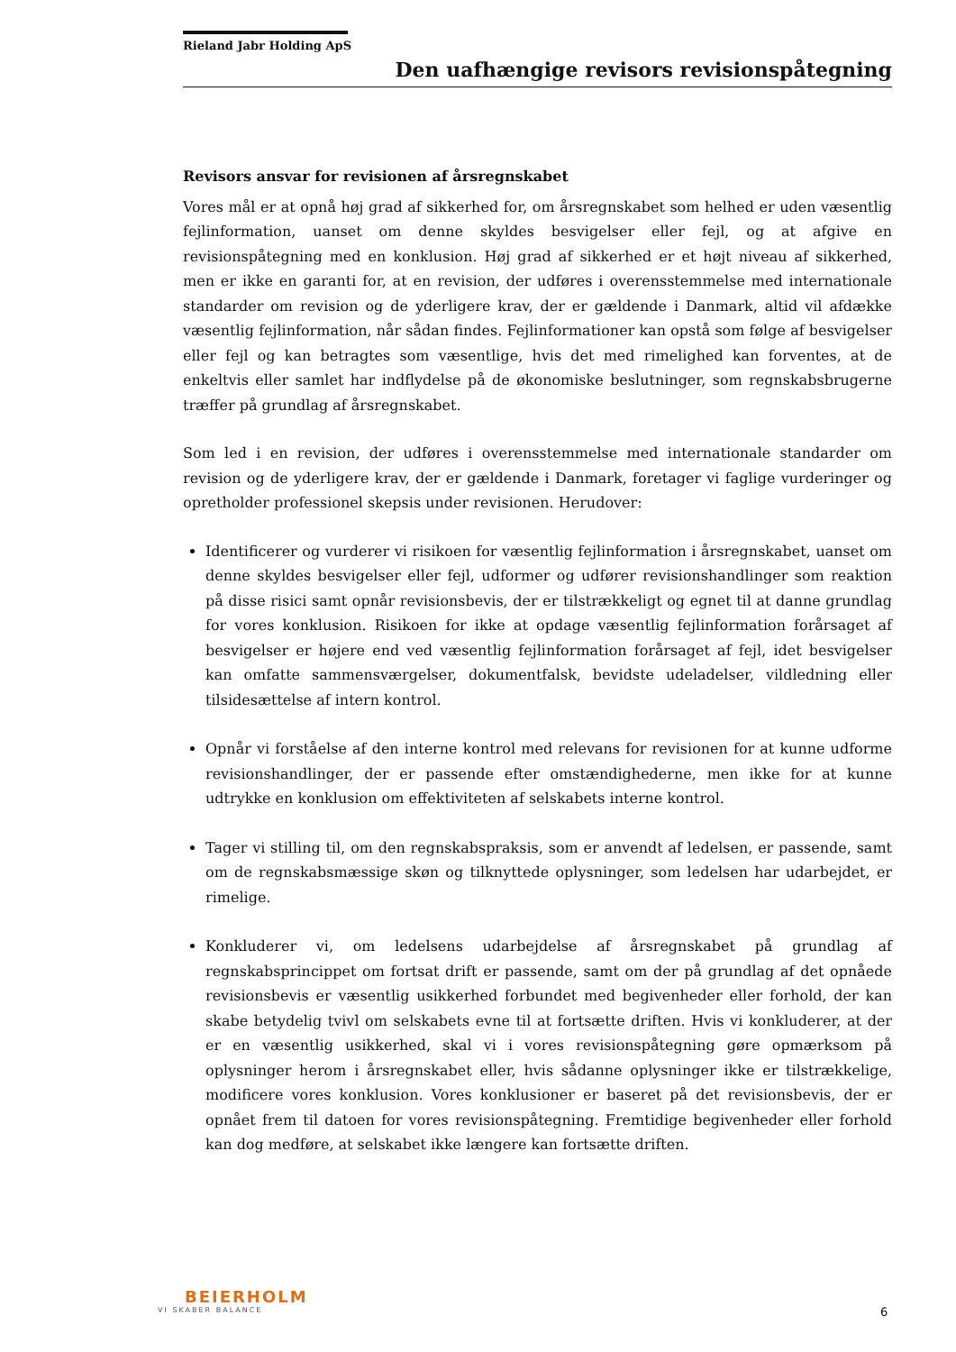Rieland Jabr Holding ApS
Den uafhængige revisors revisionspåtegning
Revisors ansvar for revisionen af årsregnskabet
Vores mål er at opnå høj grad af sikkerhed for, om årsregnskabet som helhed er uden væsentlig fejlinformation, uanset om denne skyldes besvigelser eller fejl, og at afgive en revisionspåtegning med en konklusion. Høj grad af sikkerhed er et højt niveau af sikkerhed, men er ikke en garanti for, at en revision, der udføres i overensstemmelse med internationale standarder om revision og de yderligere krav, der er gældende i Danmark, altid vil afdække væsentlig fejlinformation, når sådan findes. Fejlinformationer kan opstå som følge af besvigelser eller fejl og kan betragtes som væsentlige, hvis det med rimelighed kan forventes, at de enkeltvis eller samlet har indflydelse på de økonomiske beslutninger, som regnskabsbrugerne træffer på grundlag af årsregnskabet.
Som led i en revision, der udføres i overensstemmelse med internationale standarder om revision og de yderligere krav, der er gældende i Danmark, foretager vi faglige vurderinger og opretholder professionel skepsis under revisionen. Herudover:
Identificerer og vurderer vi risikoen for væsentlig fejlinformation i årsregnskabet, uanset om denne skyldes besvigelser eller fejl, udformer og udfører revisionshandlinger som reaktion på disse risici samt opnår revisionsbevis, der er tilstrækkeligt og egnet til at danne grundlag for vores konklusion. Risikoen for ikke at opdage væsentlig fejlinformation forårsaget af besvigelser er højere end ved væsentlig fejlinformation forårsaget af fejl, idet besvigelser kan omfatte sammensværgelser, dokumentfalsk, bevidste udeladelser, vildledning eller tilsidesættelse af intern kontrol.
Opnår vi forståelse af den interne kontrol med relevans for revisionen for at kunne udforme revisionshandlinger, der er passende efter omstændighederne, men ikke for at kunne udtrykke en konklusion om effektiviteten af selskabets interne kontrol.
Tager vi stilling til, om den regnskabspraksis, som er anvendt af ledelsen, er passende, samt om de regnskabsmæssige skøn og tilknyttede oplysninger, som ledelsen har udarbejdet, er rimelige.
Konkluderer vi, om ledelsens udarbejdelse af årsregnskabet på grundlag af regnskabsprincippet om fortsat drift er passende, samt om der på grundlag af det opnåede revisionsbevis er væsentlig usikkerhed forbundet med begivenheder eller forhold, der kan skabe betydelig tvivl om selskabets evne til at fortsætte driften. Hvis vi konkluderer, at der er en væsentlig usikkerhed, skal vi i vores revisionspåtegning gøre opmærksom på oplysninger herom i årsregnskabet eller, hvis sådanne oplysninger ikke er tilstrækkelige, modificere vores konklusion. Vores konklusioner er baseret på det revisionsbevis, der er opnået frem til datoen for vores revisionspåtegning. Fremtidige begivenheder eller forhold kan dog medføre, at selskabet ikke længere kan fortsætte driften.
BEIERHOLM
VI SKABER BALANCE
6